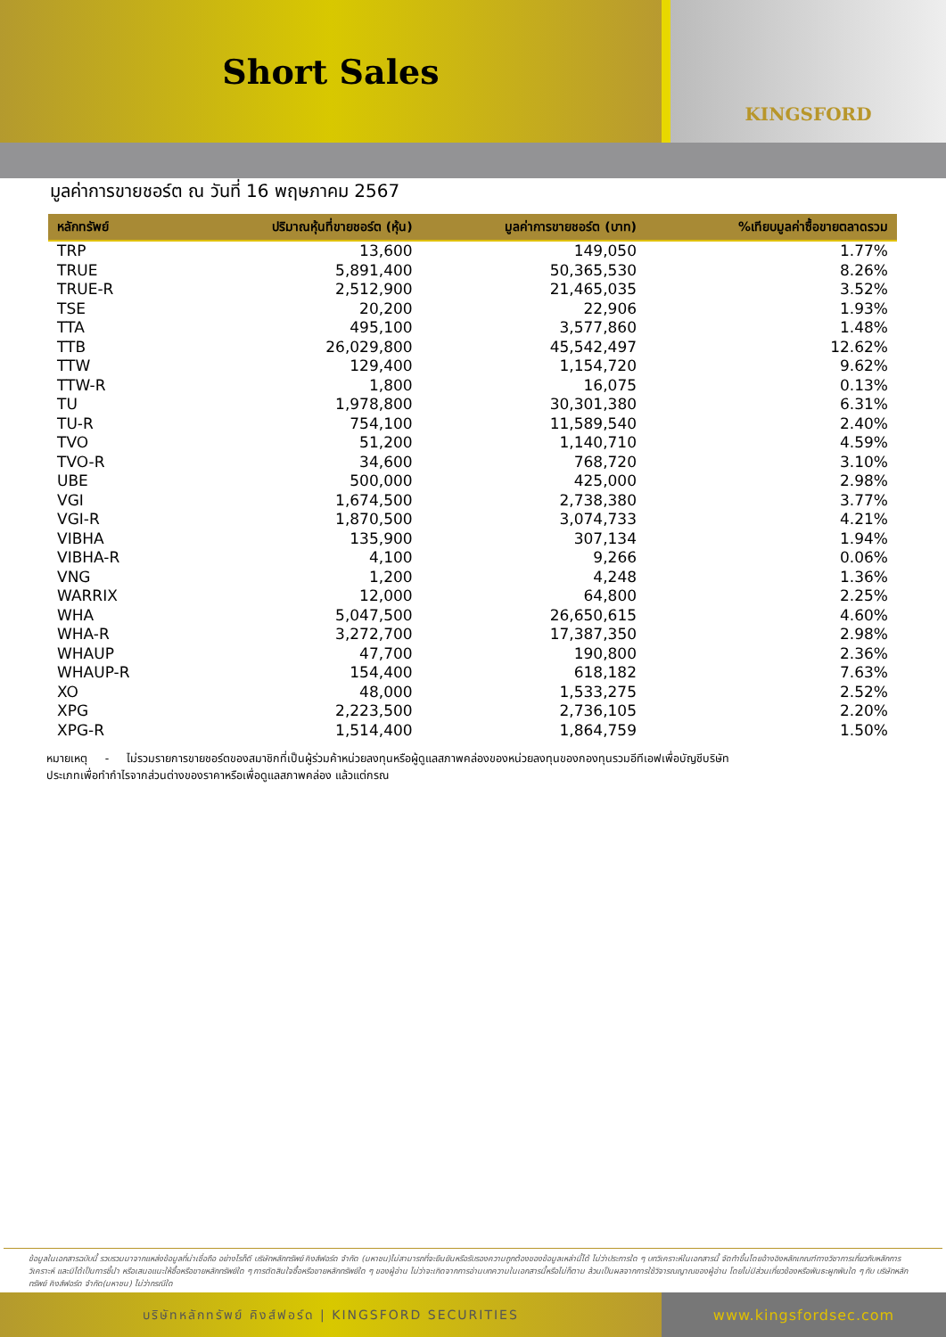Short Sales
KINGSFORD
มูลค่าการขายชอร์ต ณ วันที่ 16 พฤษภาคม 2567
| หลักทรัพย์ | ปริมาณหุ้นที่ขายชอร์ต (หุ้น) | มูลค่าการขายชอร์ต (บาท) | %เทียบมูลค่าซื้อขายตลาดรวม |
| --- | --- | --- | --- |
| TRP | 13,600 | 149,050 | 1.77% |
| TRUE | 5,891,400 | 50,365,530 | 8.26% |
| TRUE-R | 2,512,900 | 21,465,035 | 3.52% |
| TSE | 20,200 | 22,906 | 1.93% |
| TTA | 495,100 | 3,577,860 | 1.48% |
| TTB | 26,029,800 | 45,542,497 | 12.62% |
| TTW | 129,400 | 1,154,720 | 9.62% |
| TTW-R | 1,800 | 16,075 | 0.13% |
| TU | 1,978,800 | 30,301,380 | 6.31% |
| TU-R | 754,100 | 11,589,540 | 2.40% |
| TVO | 51,200 | 1,140,710 | 4.59% |
| TVO-R | 34,600 | 768,720 | 3.10% |
| UBE | 500,000 | 425,000 | 2.98% |
| VGI | 1,674,500 | 2,738,380 | 3.77% |
| VGI-R | 1,870,500 | 3,074,733 | 4.21% |
| VIBHA | 135,900 | 307,134 | 1.94% |
| VIBHA-R | 4,100 | 9,266 | 0.06% |
| VNG | 1,200 | 4,248 | 1.36% |
| WARRIX | 12,000 | 64,800 | 2.25% |
| WHA | 5,047,500 | 26,650,615 | 4.60% |
| WHA-R | 3,272,700 | 17,387,350 | 2.98% |
| WHAUP | 47,700 | 190,800 | 2.36% |
| WHAUP-R | 154,400 | 618,182 | 7.63% |
| XO | 48,000 | 1,533,275 | 2.52% |
| XPG | 2,223,500 | 2,736,105 | 2.20% |
| XPG-R | 1,514,400 | 1,864,759 | 1.50% |
หมายเหตุ - ไม่รวมรายการขายชอร์ตของสมาชิกที่เป็นผู้ร่วมค้าหน่วยลงทุนหรือผู้ดูแลสภาพคล่องของหน่วยลงทุนของกองทุนรวมอีทีเอฟเพื่อบัญชีบริษัท
ประเภทเพื่อทำกำไรจากส่วนต่างของราคาหรือเพื่อดูแลสภาพคล่อง แล้วแต่กรณ
ข้อมูลในเอกสารฉบับนี้ รวบรวมมาจากแหล่งข้อมูลที่น่าเชื่อถือ อย่างไรก็ดี บริษัทหลักทรัพย์ คิงส์ฟอร์ด จำกัด (มหาชน)ไม่สามารถที่จะยืนยันหรือรับรองความถูกต้องของข้อมูลเหล่านี้ได้ ไม่ว่าประการใด ๆ บทวิเคราะห์ในเอกสารนี้ จัดทำขึ้นโดยอ้างอิงหลักเกณฑ์ทางวิชาการเกี่ยวกับหลักการวิเคราะห์ และมิได้เป็นการชี้นำ หรือเสนอแนะให้ซื้อหรือขายหลักทรัพย์ใด ๆ การตัดสินใจซื้อหรือขายหลักทรัพย์ใด ๆ ของผู้อ่าน ไม่ว่าจะเกิดจากการอ่านบทความในเอกสารนี้หรือไม่ก็ตาม ล้วนเป็นผลจากการใช้วิจารณญาณของผู้อ่าน โดยไม่มีส่วนเกี่ยวข้องหรือพันธะผูกพันใด ๆ กับ บริษัทหลักทรัพย์ คิงส์ฟอร์ด จำกัด(มหาชน) ไม่ว่ากรณีใด
บริษัทหลักทรัพย์ คิงส์ฟอร์ด | KINGSFORD SECURITIES www.kingsfordsec.com